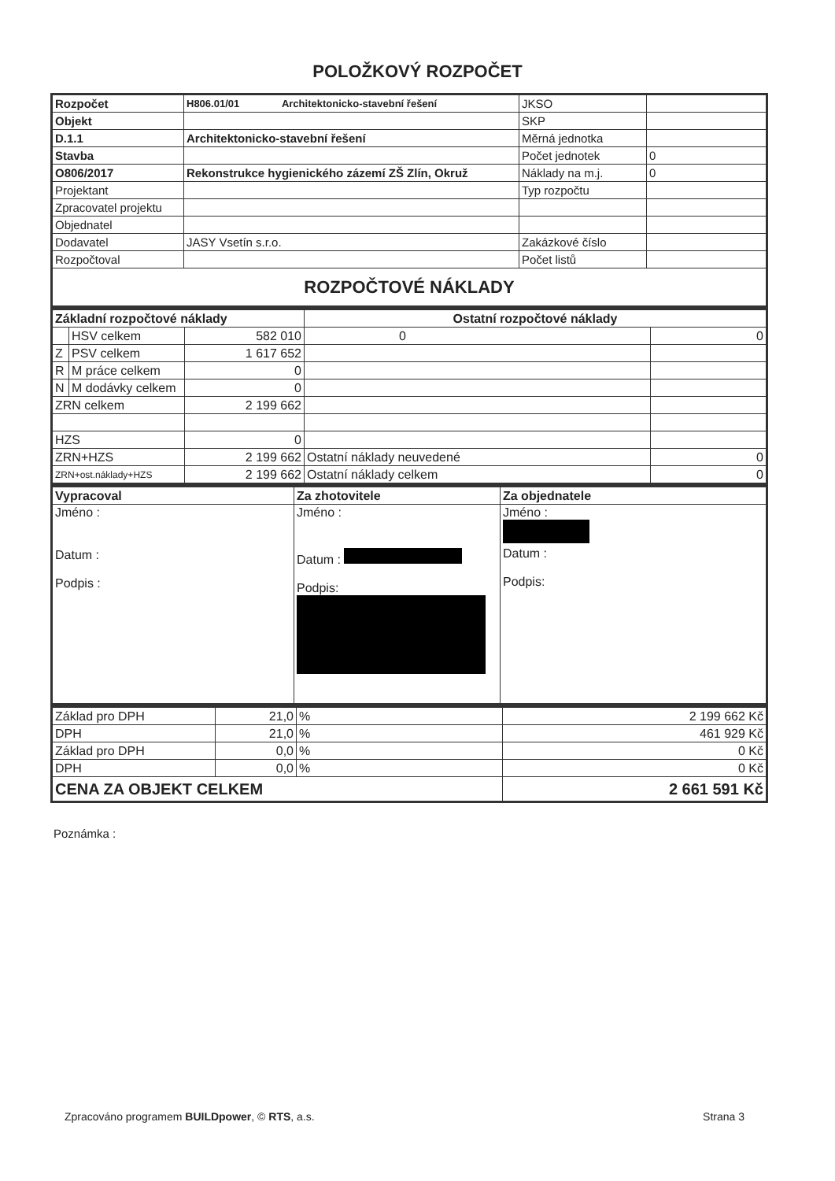POLOŽKOVÝ ROZPOČET
| Rozpočet | H806.01/01 Architektonicko-stavební řešení | JKSO | |
| Objekt | | SKP | |
| D.1.1 | Architektonicko-stavební řešení | Měrná jednotka | |
| Stavba | | Počet jednotek | 0 |
| O806/2017 | Rekonstrukce hygienického zázemí ZŠ Zlín, Okruž | Náklady na m.j. | 0 |
| Projektant | | Typ rozpočtu | |
| Zpracovatel projektu | | | |
| Objednatel | | | |
| Dodavatel | JASY Vsetín s.r.o. | Zakázkové číslo | |
| Rozpočtoval | | Počet listů | |
| ROZPOČTOVÉ NÁKLADY | | | |
| Základní rozpočtové náklady | | | Ostatní rozpočtové náklady | |
| --- | --- | --- | --- | --- |
| | HSV celkem | 582 010 | 0 | 0 |
| Z | PSV celkem | 1 617 652 | | |
| R | M práce celkem | 0 | | |
| N | M dodávky celkem | 0 | | |
| ZRN celkem | | 2 199 662 | | |
| HZS | | 0 | | |
| ZRN+HZS | | 2 199 662 | Ostatní náklady neuvedené | 0 |
| ZRN+ost.náklady+HZS | | 2 199 662 | Ostatní náklady celkem | 0 |
| Vypracoval | Za zhotovitele | Za objednatele |
| Jméno : Datum : Podpis : | Jméno : Datum : Podpis: | Jméno : Datum : Podpis: |
| Základ pro DPH | 21,0 | % | 2 199 662 Kč |
| DPH | 21,0 | % | 461 929 Kč |
| Základ pro DPH | 0,0 | % | 0 Kč |
| DPH | 0,0 | % | 0 Kč |
| CENA ZA OBJEKT CELKEM | | | 2 661 591 Kč |
Poznámka :
Zpracováno programem BUILDpower, © RTS, a.s. Strana 3